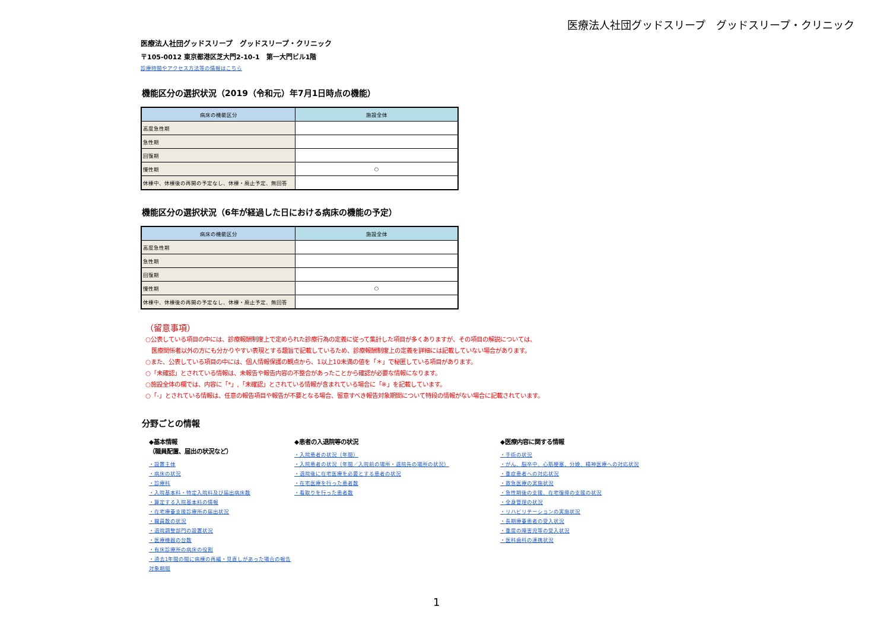医療法人社団グッドスリープ　グッドスリープ・クリニック
医療法人社団グッドスリープ　グッドスリープ・クリニック
〒105-0012 東京都港区芝大門2-10-1　第一大門ビル1階
診療時間やアクセス方法等の情報はこちら
機能区分の選択状況（2019（令和元）年7月1日時点の機能）
| 病床の機能区分 | 施設全体 |
| --- | --- |
| 高度急性期 | |
| 急性期 | |
| 回復期 | |
| 慢性期 | ○ |
| 休棟中、休棟後の再開の予定なし、休棟・廃止予定、無回答 | |
機能区分の選択状況（6年が経過した日における病床の機能の予定）
| 病床の機能区分 | 施設全体 |
| --- | --- |
| 高度急性期 | |
| 急性期 | |
| 回復期 | |
| 慢性期 | ○ |
| 休棟中、休棟後の再開の予定なし、休棟・廃止予定、無回答 | |
（留意事項）
○公表している項目の中には、診療報酬制度上で定められた診療行為の定義に従って集計した項目が多くありますが、その項目の解説については、
　医療関係者以外の方にも分かりやすい表現とする趣旨で記載しているため、診療報酬制度上の定義を詳細には記載していない場合があります。
○また、公表している項目の中には、個人情報保護の観点から、1以上10未満の値を「＊」で秘匿している項目があります。
○「未確認」とされている情報は、未報告や報告内容の不整合があったことから確認が必要な情報になります。
○施設全体の欄では、内容に「*」,「未確認」とされている情報が含まれている場合に「※」を記載しています。
○「-」とされている情報は、任意の報告項目や報告が不要となる場合、留意すべき報告対象期間について特段の情報がない場合に記載されています。
分野ごとの情報
◆基本情報
（職員配置、届出の状況など）
・設置主体
・病床の状況
・診療科
・入院基本料・特定入院料及び届出病床数
・算定する入院基本料の情報
・在宅療養支援診療所の届出状況
・職員数の状況
・退院調整部門の設置状況
・医療機器の台数
・有床診療所の病床の役割
・過去1年間の間に病棟の再編・見直しがあった場合の報告対象期間
◆患者の入退院等の状況
・入院患者の状況（年間）
・入院患者の状況（年間／入院前の場所・退院先の場所の状況）
・退院後に在宅医療を必要とする患者の状況
・在宅医療を行った患者数
・看取りを行った患者数
◆医療内容に関する情報
・手術の状況
・がん、脳卒中、心筋梗塞、分娩、精神医療への対応状況
・重症患者への対応状況
・救急医療の実施状況
・急性期後の支援、在宅復帰の支援の状況
・全身管理の状況
・リハビリテーションの実施状況
・長期療養患者の受入状況
・重度の障害児等の受入状況
・医科歯科の連携状況
1